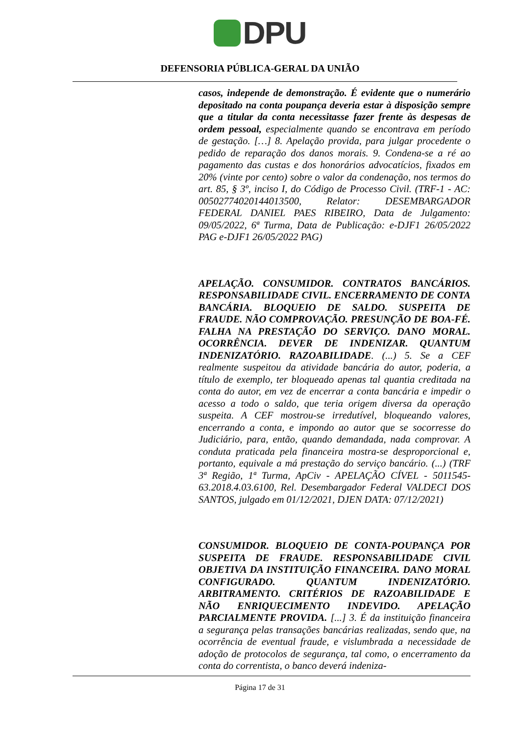DPU
DEFENSORIA PÚBLICA-GERAL DA UNIÃO
casos, independe de demonstração. É evidente que o numerário depositado na conta poupança deveria estar à disposição sempre que a titular da conta necessitasse fazer frente às despesas de ordem pessoal, especialmente quando se encontrava em período de gestação. […] 8. Apelação provida, para julgar procedente o pedido de reparação dos danos morais. 9. Condena-se a ré ao pagamento das custas e dos honorários advocatícios, fixados em 20% (vinte por cento) sobre o valor da condenação, nos termos do art. 85, § 3º, inciso I, do Código de Processo Civil. (TRF-1 - AC: 00502774020144013500, Relator: DESEMBARGADOR FEDERAL DANIEL PAES RIBEIRO, Data de Julgamento: 09/05/2022, 6ª Turma, Data de Publicação: e-DJF1 26/05/2022 PAG e-DJF1 26/05/2022 PAG)
APELAÇÃO. CONSUMIDOR. CONTRATOS BANCÁRIOS. RESPONSABILIDADE CIVIL. ENCERRAMENTO DE CONTA BANCÁRIA. BLOQUEIO DE SALDO. SUSPEITA DE FRAUDE. NÃO COMPROVAÇÃO. PRESUNÇÃO DE BOA-FÉ. FALHA NA PRESTAÇÃO DO SERVIÇO. DANO MORAL. OCORRÊNCIA. DEVER DE INDENIZAR. QUANTUM INDENIZATÓRIO. RAZOABILIDADE. (...) 5. Se a CEF realmente suspeitou da atividade bancária do autor, poderia, a título de exemplo, ter bloqueado apenas tal quantia creditada na conta do autor, em vez de encerrar a conta bancária e impedir o acesso a todo o saldo, que teria origem diversa da operação suspeita. A CEF mostrou-se irredutível, bloqueando valores, encerrando a conta, e impondo ao autor que se socorresse do Judiciário, para, então, quando demandada, nada comprovar. A conduta praticada pela financeira mostra-se desproporcional e, portanto, equivale a má prestação do serviço bancário. (...) (TRF 3ª Região, 1ª Turma, ApCiv - APELAÇÃO CÍVEL - 5011545-63.2018.4.03.6100, Rel. Desembargador Federal VALDECI DOS SANTOS, julgado em 01/12/2021, DJEN DATA: 07/12/2021)
CONSUMIDOR. BLOQUEIO DE CONTA-POUPANÇA POR SUSPEITA DE FRAUDE. RESPONSABILIDADE CIVIL OBJETIVA DA INSTITUIÇÃO FINANCEIRA. DANO MORAL CONFIGURADO. QUANTUM INDENIZATÓRIO. ARBITRAMENTO. CRITÉRIOS DE RAZOABILIDADE E NÃO ENRIQUECIMENTO INDEVIDO. APELAÇÃO PARCIALMENTE PROVIDA. [...] 3. É da instituição financeira a segurança pelas transações bancárias realizadas, sendo que, na ocorrência de eventual fraude, e vislumbrada a necessidade de adoção de protocolos de segurança, tal como, o encerramento da conta do correntista, o banco deverá indeniza-
Página 17 de 31